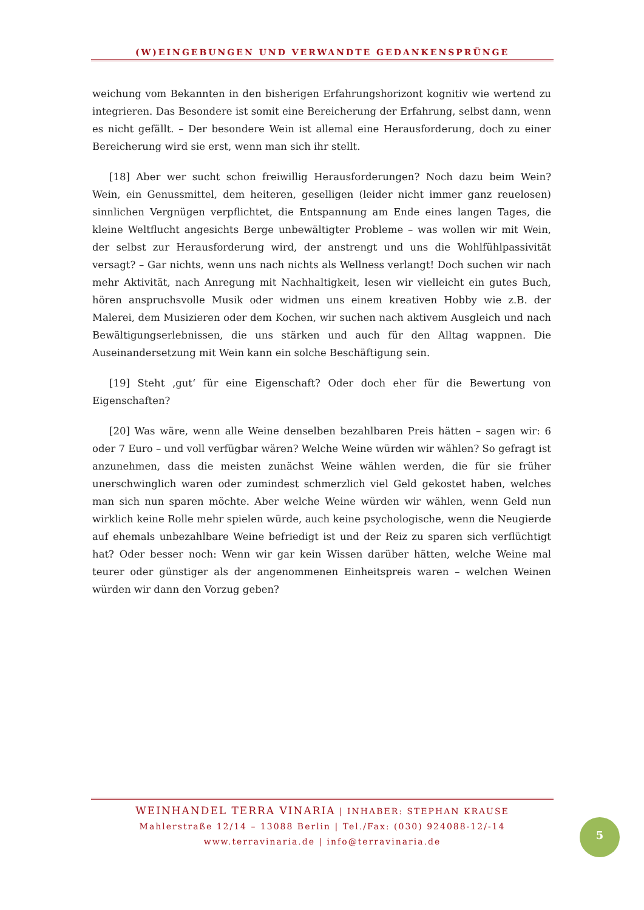(W)EINGEBUNGEN UND VERWANDTE GEDANKENSPRÜNGE
weichung vom Bekannten in den bisherigen Erfahrungshorizont kognitiv wie wertend zu integrieren. Das Besondere ist somit eine Bereicherung der Erfahrung, selbst dann, wenn es nicht gefällt. – Der besondere Wein ist allemal eine Herausforderung, doch zu einer Bereicherung wird sie erst, wenn man sich ihr stellt.
[18] Aber wer sucht schon freiwillig Herausforderungen? Noch dazu beim Wein? Wein, ein Genussmittel, dem heiteren, geselligen (leider nicht immer ganz reuelosen) sinnlichen Vergnügen verpflichtet, die Entspannung am Ende eines langen Tages, die kleine Weltflucht angesichts Berge unbewältigter Probleme – was wollen wir mit Wein, der selbst zur Herausforderung wird, der anstrengt und uns die Wohlfühlpassivität versagt? – Gar nichts, wenn uns nach nichts als Wellness verlangt! Doch suchen wir nach mehr Aktivität, nach Anregung mit Nachhaltigkeit, lesen wir vielleicht ein gutes Buch, hören anspruchsvolle Musik oder widmen uns einem kreativen Hobby wie z.B. der Malerei, dem Musizieren oder dem Kochen, wir suchen nach aktivem Ausgleich und nach Bewältigungserlebnissen, die uns stärken und auch für den Alltag wappnen. Die Auseinandersetzung mit Wein kann ein solche Beschäftigung sein.
[19] Steht ‚gut‘ für eine Eigenschaft? Oder doch eher für die Bewertung von Eigenschaften?
[20] Was wäre, wenn alle Weine denselben bezahlbaren Preis hätten – sagen wir: 6 oder 7 Euro – und voll verfügbar wären? Welche Weine würden wir wählen? So gefragt ist anzunehmen, dass die meisten zunächst Weine wählen werden, die für sie früher unerschwinglich waren oder zumindest schmerzlich viel Geld gekostet haben, welches man sich nun sparen möchte. Aber welche Weine würden wir wählen, wenn Geld nun wirklich keine Rolle mehr spielen würde, auch keine psychologische, wenn die Neugierde auf ehemals unbezahlbare Weine befriedigt ist und der Reiz zu sparen sich verflüchtigt hat? Oder besser noch: Wenn wir gar kein Wissen darüber hätten, welche Weine mal teurer oder günstiger als der angenommenen Einheitspreis waren – welchen Weinen würden wir dann den Vorzug geben?
WEINHANDEL TERRA VINARIA | INHABER: STEPHAN KRAUSE
Mahlerstraße 12/14 – 13088 Berlin | Tel./Fax: (030) 924088-12/-14
www.terravinaria.de | info@terravinaria.de
5